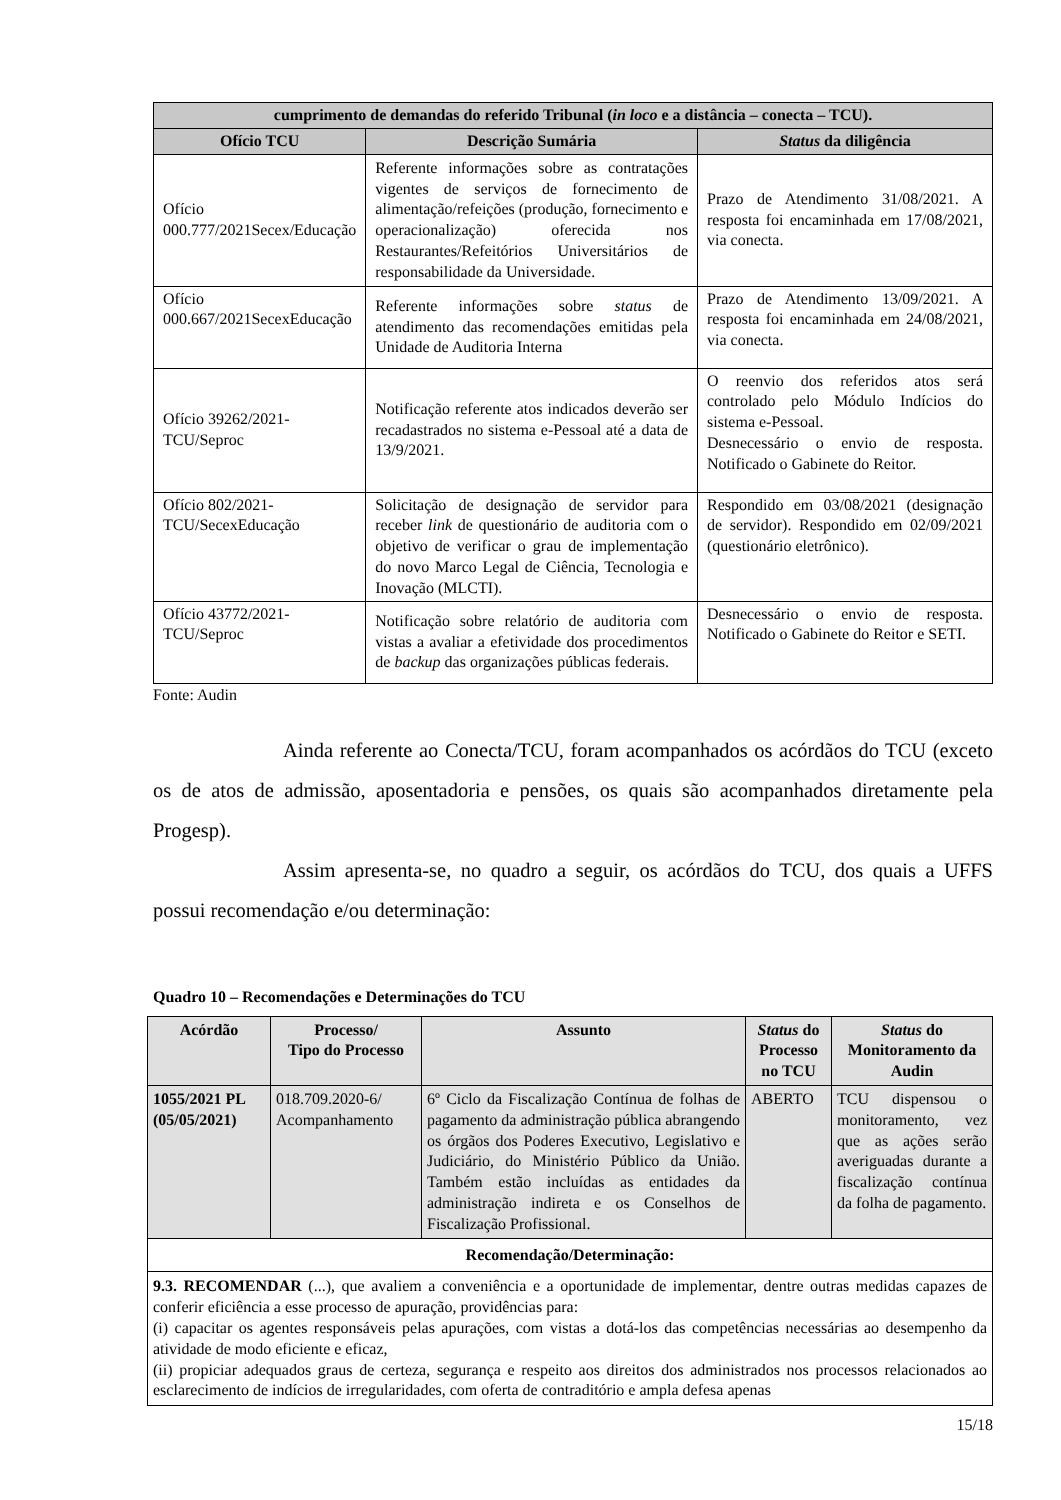| cumprimento de demandas do referido Tribunal ( in loco e a distância – conecta – TCU). | | |
| --- | --- | --- |
| Ofício TCU | Descrição Sumária | Status da diligência |
| Ofício 000.777/2021Secex/Educação | Referente informações sobre as contratações vigentes de serviços de fornecimento de alimentação/refeições (produção, fornecimento e operacionalização) oferecida nos Restaurantes/Refeitórios Universitários de responsabilidade da Universidade. | Prazo de Atendimento 31/08/2021. A resposta foi encaminhada em 17/08/2021, via conecta. |
| Ofício 000.667/2021SecexEducação | Referente informações sobre status de atendimento das recomendações emitidas pela Unidade de Auditoria Interna | Prazo de Atendimento 13/09/2021. A resposta foi encaminhada em 24/08/2021, via conecta. |
| Ofício 39262/2021-TCU/Seproc | Notificação referente atos indicados deverão ser recadastrados no sistema e-Pessoal até a data de 13/9/2021. | O reenvio dos referidos atos será controlado pelo Módulo Indícios do sistema e-Pessoal. Desnecessário o envio de resposta. Notificado o Gabinete do Reitor. |
| Ofício 802/2021-TCU/SecexEducação | Solicitação de designação de servidor para receber link de questionário de auditoria com o objetivo de verificar o grau de implementação do novo Marco Legal de Ciência, Tecnologia e Inovação (MLCTI). | Respondido em 03/08/2021 (designação de servidor). Respondido em 02/09/2021 (questionário eletrônico). |
| Ofício 43772/2021-TCU/Seproc | Notificação sobre relatório de auditoria com vistas a avaliar a efetividade dos procedimentos de backup das organizações públicas federais. | Desnecessário o envio de resposta. Notificado o Gabinete do Reitor e SETI. |
Fonte: Audin
Ainda referente ao Conecta/TCU, foram acompanhados os acórdãos do TCU (exceto os de atos de admissão, aposentadoria e pensões, os quais são acompanhados diretamente pela Progesp).
Assim apresenta-se, no quadro a seguir, os acórdãos do TCU, dos quais a UFFS possui recomendação e/ou determinação:
Quadro 10 – Recomendações e Determinações do TCU
| Acórdão | Processo/ Tipo do Processo | Assunto | Status do Processo no TCU | Status do Monitoramento da Audin |
| --- | --- | --- | --- | --- |
| 1055/2021 PL (05/05/2021) | 018.709.2020-6/ Acompanhamento | 6º Ciclo da Fiscalização Contínua de folhas de pagamento da administração pública abrangendo os órgãos dos Poderes Executivo, Legislativo e Judiciário, do Ministério Público da União. Também estão incluídas as entidades da administração indireta e os Conselhos de Fiscalização Profissional. | ABERTO | TCU dispensou o monitoramento, vez que as ações serão averiguadas durante a fiscalização contínua da folha de pagamento. |
| Recomendação/Determinação: | | | | |
| 9.3. RECOMENDAR (...), que avaliem a conveniência e a oportunidade de implementar, dentre outras medidas capazes de conferir eficiência a esse processo de apuração, providências para: (i) capacitar os agentes responsáveis pelas apurações, com vistas a dotá-los das competências necessárias ao desempenho da atividade de modo eficiente e eficaz, (ii) propiciar adequados graus de certeza, segurança e respeito aos direitos dos administrados nos processos relacionados ao esclarecimento de indícios de irregularidades, com oferta de contraditório e ampla defesa apenas | | | | |
15/18